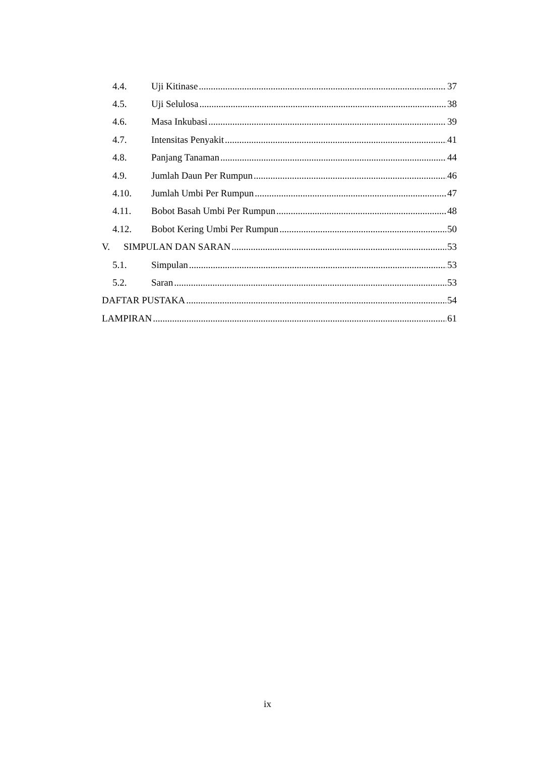4.4. Uji Kitinase 37
4.5. Uji Selulosa 38
4.6. Masa Inkubasi 39
4.7. Intensitas Penyakit 41
4.8. Panjang Tanaman 44
4.9. Jumlah Daun Per Rumpun 46
4.10. Jumlah Umbi Per Rumpun 47
4.11. Bobot Basah Umbi Per Rumpun 48
4.12. Bobot Kering Umbi Per Rumpun 50
V. SIMPULAN DAN SARAN 53
5.1. Simpulan 53
5.2. Saran 53
DAFTAR PUSTAKA 54
LAMPIRAN 61
ix